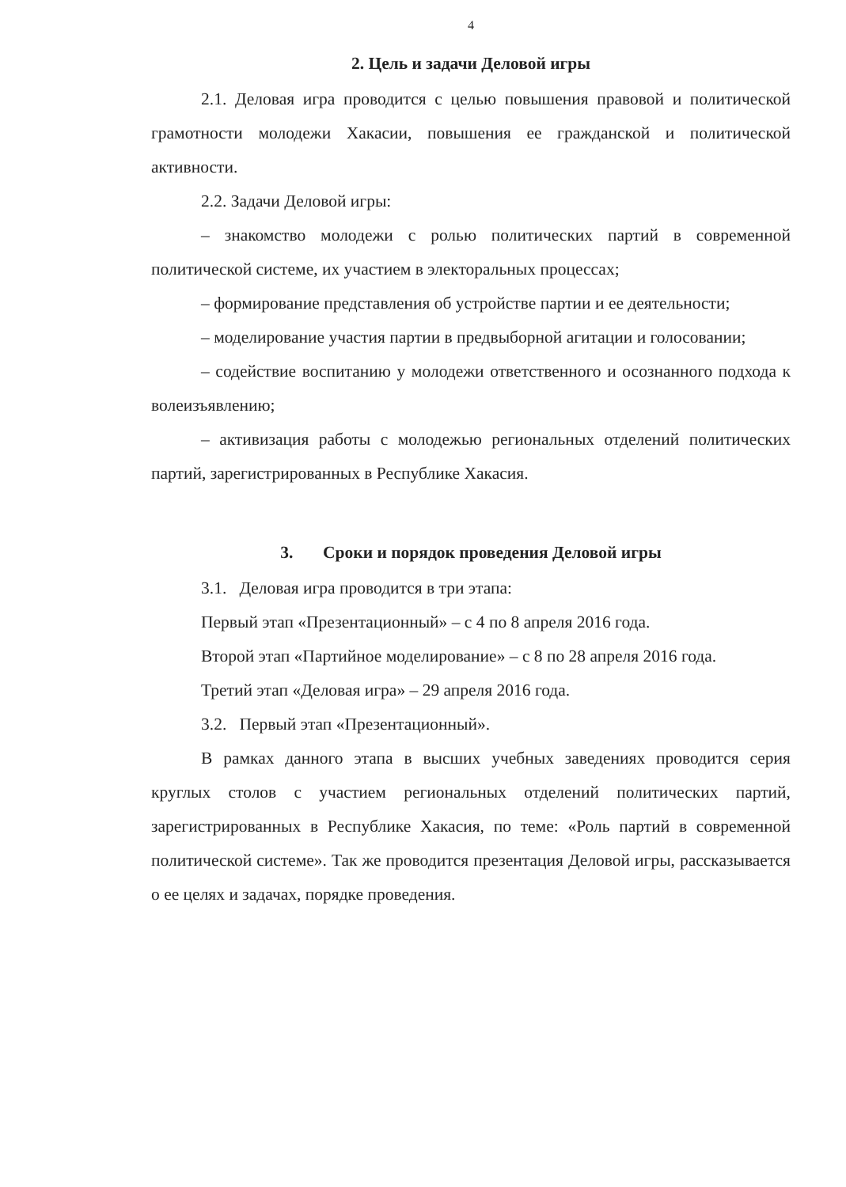4
2. Цель и задачи Деловой игры
2.1. Деловая игра проводится с целью повышения правовой и политической грамотности молодежи Хакасии, повышения ее гражданской и политической активности.
2.2. Задачи Деловой игры:
– знакомство молодежи с ролью политических партий в современной политической системе, их участием в электоральных процессах;
– формирование представления об устройстве партии и ее деятельности;
– моделирование участия партии в предвыборной агитации и голосовании;
– содействие воспитанию у молодежи ответственного и осознанного подхода к волеизъявлению;
– активизация работы с молодежью региональных отделений политических партий, зарегистрированных в Республике Хакасия.
3. Сроки и порядок проведения Деловой игры
3.1. Деловая игра проводится в три этапа:
Первый этап «Презентационный» – с 4 по 8 апреля 2016 года.
Второй этап «Партийное моделирование» – с 8 по 28 апреля 2016 года.
Третий этап «Деловая игра» – 29 апреля 2016 года.
3.2. Первый этап «Презентационный».
В рамках данного этапа в высших учебных заведениях проводится серия круглых столов с участием региональных отделений политических партий, зарегистрированных в Республике Хакасия, по теме: «Роль партий в современной политической системе». Так же проводится презентация Деловой игры, рассказывается о ее целях и задачах, порядке проведения.